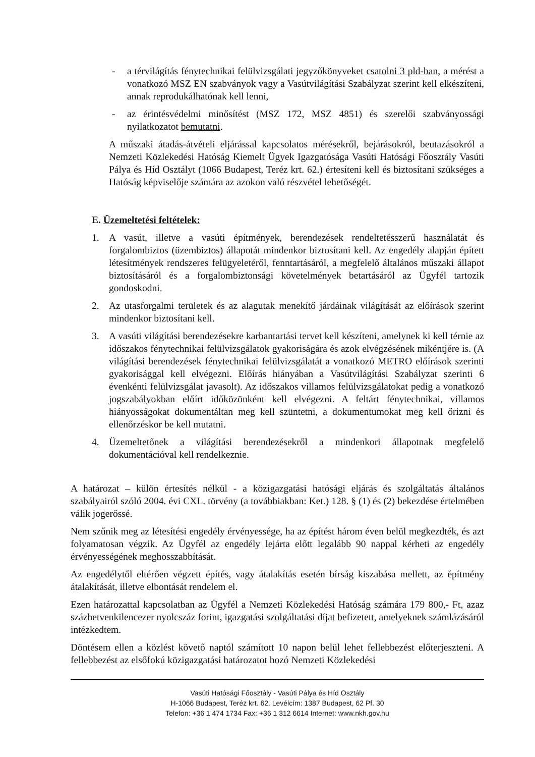- a térvilágítás fénytechnikai felülvizsgálati jegyzőkönyveket csatolni 3 pld-ban, a mérést a vonatkozó MSZ EN szabványok vagy a Vasútvilágítási Szabályzat szerint kell elkészíteni, annak reprodukálhatónak kell lenni,
- az érintésvédelmi minősítést (MSZ 172, MSZ 4851) és szerelői szabványossági nyilatkozatot bemutatni.
A műszaki átadás-átvételi eljárással kapcsolatos mérésekről, bejárásokról, beutazásokról a Nemzeti Közlekedési Hatóság Kiemelt Ügyek Igazgatósága Vasúti Hatósági Főosztály Vasúti Pálya és Híd Osztályt (1066 Budapest, Teréz krt. 62.) értesíteni kell és biztosítani szükséges a Hatóság képviselője számára az azokon való részvétel lehetőségét.
E. Üzemeltetési feltételek:
1. A vasút, illetve a vasúti építmények, berendezések rendeltetésszerű használatát és forgalombiztos (üzembiztos) állapotát mindenkor biztosítani kell. Az engedély alapján épített létesítmények rendszeres felügyeletéről, fenntartásáról, a megfelelő általános műszaki állapot biztosításáról és a forgalombiztonsági követelmények betartásáról az Ügyfél tartozik gondoskodni.
2. Az utasforgalmi területek és az alagutak menekítő járdáinak világítását az előírások szerint mindenkor biztosítani kell.
3. A vasúti világítási berendezésekre karbantartási tervet kell készíteni, amelynek ki kell térnie az időszakos fénytechnikai felülvizsgálatok gyakoriságára és azok elvégzésének mikéntjére is. (A világítási berendezések fénytechnikai felülvizsgálatát a vonatkozó METRO előírások szerinti gyakorisággal kell elvégezni. Előírás hiányában a Vasútvilágítási Szabályzat szerinti 6 évenkénti felülvizsgálat javasolt). Az időszakos villamos felülvizsgálatokat pedig a vonatkozó jogszabályokban előírt időközönként kell elvégezni. A feltárt fénytechnikai, villamos hiányosságokat dokumentáltan meg kell szüntetni, a dokumentumokat meg kell őrizni és ellenőrzéskor be kell mutatni.
4. Üzemeltetőnek a világítási berendezésekről a mindenkori állapotnak megfelelő dokumentációval kell rendelkeznie.
A határozat – külön értesítés nélkül - a közigazgatási hatósági eljárás és szolgáltatás általános szabályairól szóló 2004. évi CXL. törvény (a továbbiakban: Ket.) 128. § (1) és (2) bekezdése értelmében válik jogerőssé.
Nem szűnik meg az létesítési engedély érvényessége, ha az építést három éven belül megkezdték, és azt folyamatosan végzik. Az Ügyfél az engedély lejárta előtt legalább 90 nappal kérheti az engedély érvényességének meghosszabbítását.
Az engedélytől eltérően végzett építés, vagy átalakítás esetén bírság kiszabása mellett, az építmény átalakítását, illetve elbontását rendelem el.
Ezen határozattal kapcsolatban az Ügyfél a Nemzeti Közlekedési Hatóság számára 179 800,- Ft, azaz százhetvenkilencezer nyolcszáz forint, igazgatási szolgáltatási díjat befizetett, amelyeknek számlázásáról intézkedtem.
Döntésem ellen a közlést követő naptól számított 10 napon belül lehet fellebbezést előterjeszteni. A fellebbezést az elsőfokú közigazgatási határozatot hozó Nemzeti Közlekedési
Vasúti Hatósági Főosztály - Vasúti Pálya és Híd Osztály
H-1066 Budapest, Teréz krt. 62. Levélcím: 1387 Budapest, 62 Pf. 30
Telefon: +36 1 474 1734 Fax: +36 1 312 6614 Internet: www.nkh.gov.hu